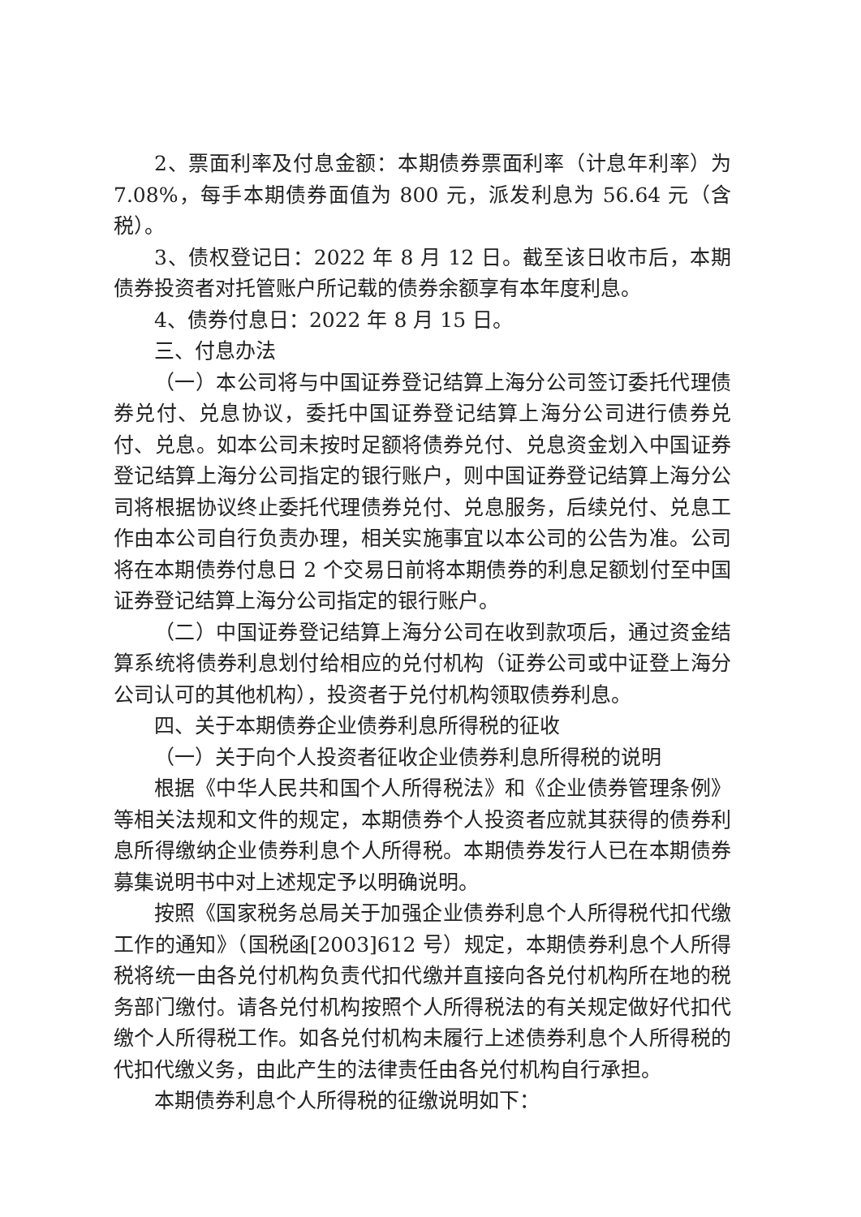2、票面利率及付息金额：本期债券票面利率（计息年利率）为 7.08%，每手本期债券面值为 800 元，派发利息为 56.64 元（含税）。
3、债权登记日：2022 年 8 月 12 日。截至该日收市后，本期债券投资者对托管账户所记载的债券余额享有本年度利息。
4、债券付息日：2022 年 8 月 15 日。
三、付息办法
（一）本公司将与中国证券登记结算上海分公司签订委托代理债券兑付、兑息协议，委托中国证券登记结算上海分公司进行债券兑付、兑息。如本公司未按时足额将债券兑付、兑息资金划入中国证券登记结算上海分公司指定的银行账户，则中国证券登记结算上海分公司将根据协议终止委托代理债券兑付、兑息服务，后续兑付、兑息工作由本公司自行负责办理，相关实施事宜以本公司的公告为准。公司将在本期债券付息日 2 个交易日前将本期债券的利息足额划付至中国证券登记结算上海分公司指定的银行账户。
（二）中国证券登记结算上海分公司在收到款项后，通过资金结算系统将债券利息划付给相应的兑付机构（证券公司或中证登上海分公司认可的其他机构），投资者于兑付机构领取债券利息。
四、关于本期债券企业债券利息所得税的征收
（一）关于向个人投资者征收企业债券利息所得税的说明
根据《中华人民共和国个人所得税法》和《企业债券管理条例》等相关法规和文件的规定，本期债券个人投资者应就其获得的债券利息所得缴纳企业债券利息个人所得税。本期债券发行人已在本期债券募集说明书中对上述规定予以明确说明。
按照《国家税务总局关于加强企业债券利息个人所得税代扣代缴工作的通知》（国税函[2003]612 号）规定，本期债券利息个人所得税将统一由各兑付机构负责代扣代缴并直接向各兑付机构所在地的税务部门缴付。请各兑付机构按照个人所得税法的有关规定做好代扣代缴个人所得税工作。如各兑付机构未履行上述债券利息个人所得税的代扣代缴义务，由此产生的法律责任由各兑付机构自行承担。
本期债券利息个人所得税的征缴说明如下：